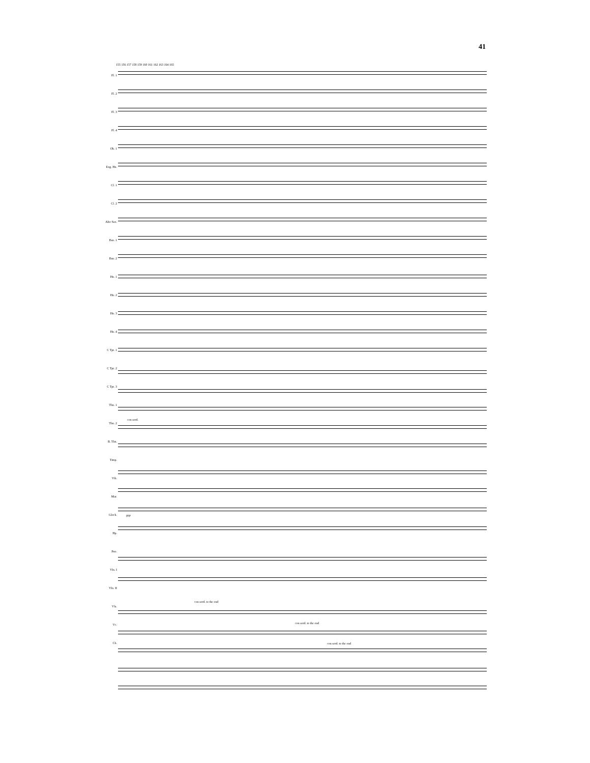41
155 156 157 158 159 160 161 162 163 164 165
Fl. 1
Fl. 2
Fl. 3
Fl. 4
Ob. 1
Eng. Hn.
Cl. 1
Cl. 2
Alto Sax.
Bsn. 1
Bsn. 2
Hn. 1
Hn. 2
Hn. 3
Hn. 4
C Tpt. 1
C Tpt. 2
C Tpt. 3
Tbn. 1
Tbn. 2
B. Tbn.
Timp.
Vib.
Mar.
Glock.
Hp.
Pno.
Vln. I
Vln. II
Vla.
Vc.
Cb.
con sord.
con sord. to the end
con sord. to the end
con sord. to the end
ppp